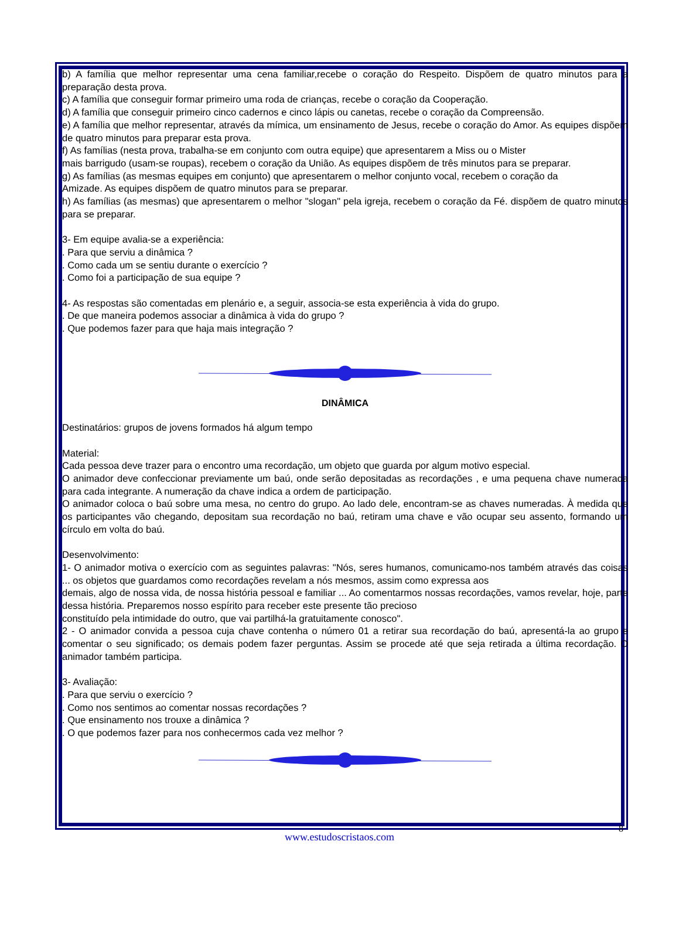b) A família que melhor representar uma cena familiar,recebe o coração do Respeito. Dispõem de quatro minutos para a preparação desta prova.
c) A família que conseguir formar primeiro uma roda de crianças, recebe o coração da Cooperação.
d) A família que conseguir primeiro cinco cadernos e cinco lápis ou canetas, recebe o coração da Compreensão.
e) A família que melhor representar, através da mímica, um ensinamento de Jesus, recebe o coração do Amor. As equipes dispõem de quatro minutos para preparar esta prova.
f) As famílias (nesta prova, trabalha-se em conjunto com outra equipe) que apresentarem a Miss ou o Mister
mais barrigudo (usam-se roupas), recebem o coração da União. As equipes dispõem de três minutos para se preparar.
g) As famílias (as mesmas equipes em conjunto) que apresentarem o melhor conjunto vocal, recebem o coração da
Amizade. As equipes dispõem de quatro minutos para se preparar.
h) As famílias (as mesmas) que apresentarem o melhor "slogan" pela igreja, recebem o coração da Fé. dispõem de quatro minutos para se preparar.
3- Em equipe avalia-se a experiência:
. Para que serviu a dinâmica ?
. Como cada um se sentiu durante o exercício ?
. Como foi a participação de sua equipe ?
4- As respostas são comentadas em plenário e, a seguir, associa-se esta experiência à vida do grupo.
. De que maneira podemos associar a dinâmica à vida do grupo ?
. Que podemos fazer para que haja mais integração ?
DINÂMICA
Destinatários: grupos de jovens formados há algum tempo
Material:
Cada pessoa deve trazer para o encontro uma recordação, um objeto que guarda por algum motivo especial.
O animador deve confeccionar previamente um baú, onde serão depositadas as recordações , e uma pequena chave numerada para cada integrante. A numeração da chave indica a ordem de participação.
O animador coloca o baú sobre uma mesa, no centro do grupo. Ao lado dele, encontram-se as chaves numeradas. À medida que os participantes vão chegando, depositam sua recordação no baú, retiram uma chave e vão ocupar seu assento, formando um círculo em volta do baú.
Desenvolvimento:
1- O animador motiva o exercício com as seguintes palavras: "Nós, seres humanos, comunicamo-nos também através das coisas ... os objetos que guardamos como recordações revelam a nós mesmos, assim como expressa aos
demais, algo de nossa vida, de nossa história pessoal e familiar ... Ao comentarmos nossas recordações, vamos revelar, hoje, parte dessa história. Preparemos nosso espírito para receber este presente tão precioso
constituído pela intimidade do outro, que vai partilhá-la gratuitamente conosco".
2 - O animador convida a pessoa cuja chave contenha o número 01 a retirar sua recordação do baú, apresentá-la ao grupo e comentar o seu significado; os demais podem fazer perguntas. Assim se procede até que seja retirada a última recordação. O animador também participa.
3- Avaliação:
. Para que serviu o exercício ?
. Como nos sentimos ao comentar nossas recordações ?
. Que ensinamento nos trouxe a dinâmica ?
. O que podemos fazer para nos conhecermos cada vez melhor ?
8
www.estudoscristaos.com